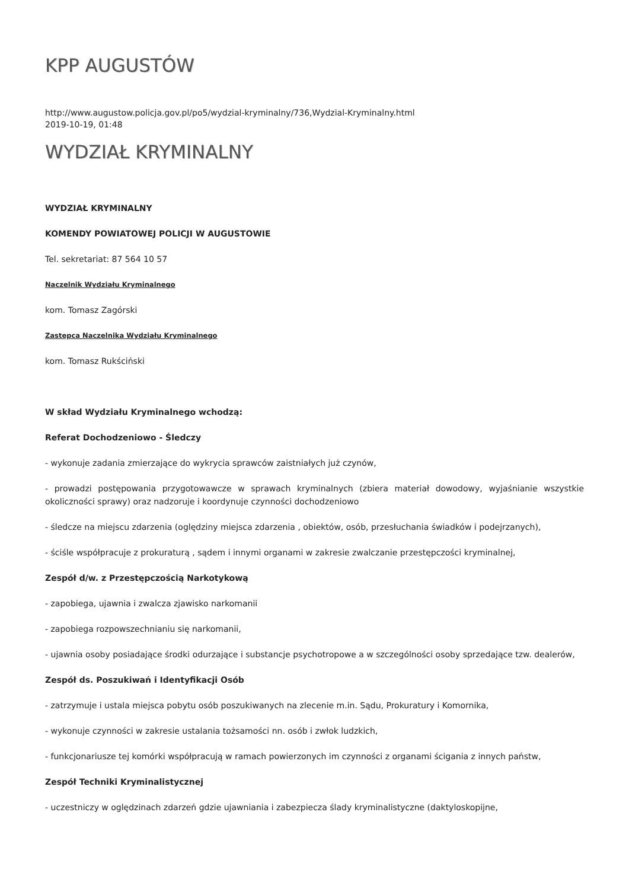KPP AUGUSTÓW
http://www.augustow.policja.gov.pl/po5/wydzial-kryminalny/736,Wydzial-Kryminalny.html
2019-10-19, 01:48
WYDZIAŁ KRYMINALNY
WYDZIAŁ KRYMINALNY
KOMENDY POWIATOWEJ POLICJI W AUGUSTOWIE
Tel. sekretariat: 87 564 10 57
Naczelnik Wydziału Kryminalnego
kom. Tomasz Zagórski
Zastępca Naczelnika Wydziału Kryminalnego
kom. Tomasz Rukściński
W skład Wydziału Kryminalnego wchodzą:
Referat Dochodzeniowo - Śledczy
- wykonuje zadania zmierzające do wykrycia sprawców zaistniałych już czynów,
- prowadzi postępowania przygotowawcze w sprawach kryminalnych (zbiera materiał dowodowy, wyjaśnianie wszystkie okoliczności sprawy) oraz nadzoruje i koordynuje czynności dochodzeniowo
- śledcze na miejscu zdarzenia (oględziny miejsca zdarzenia , obiektów, osób, przesłuchania świadków i podejrzanych),
- ściśle współpracuje z prokuraturą , sądem i innymi organami w zakresie zwalczanie przestępczości kryminalnej,
Zespół d/w. z Przestępczością Narkotykową
- zapobiega, ujawnia i zwalcza zjawisko narkomanii
- zapobiega rozpowszechnianiu się narkomanii,
- ujawnia osoby posiadające środki odurzające i substancje psychotropowe a w szczególności osoby sprzedające tzw. dealerów,
Zespół ds. Poszukiwań i Identyfikacji Osób
- zatrzymuje i ustala miejsca pobytu osób poszukiwanych na zlecenie m.in. Sądu, Prokuratury i Komornika,
- wykonuje czynności w zakresie ustalania tożsamości nn. osób i zwłok ludzkich,
- funkcjonariusze tej komórki współpracują w ramach powierzonych im czynności z organami ścigania z innych państw,
Zespół Techniki Kryminalistycznej
- uczestniczy w oględzinach zdarzeń gdzie ujawniania i zabezpiecza ślady kryminalistyczne (daktyloskopijne,